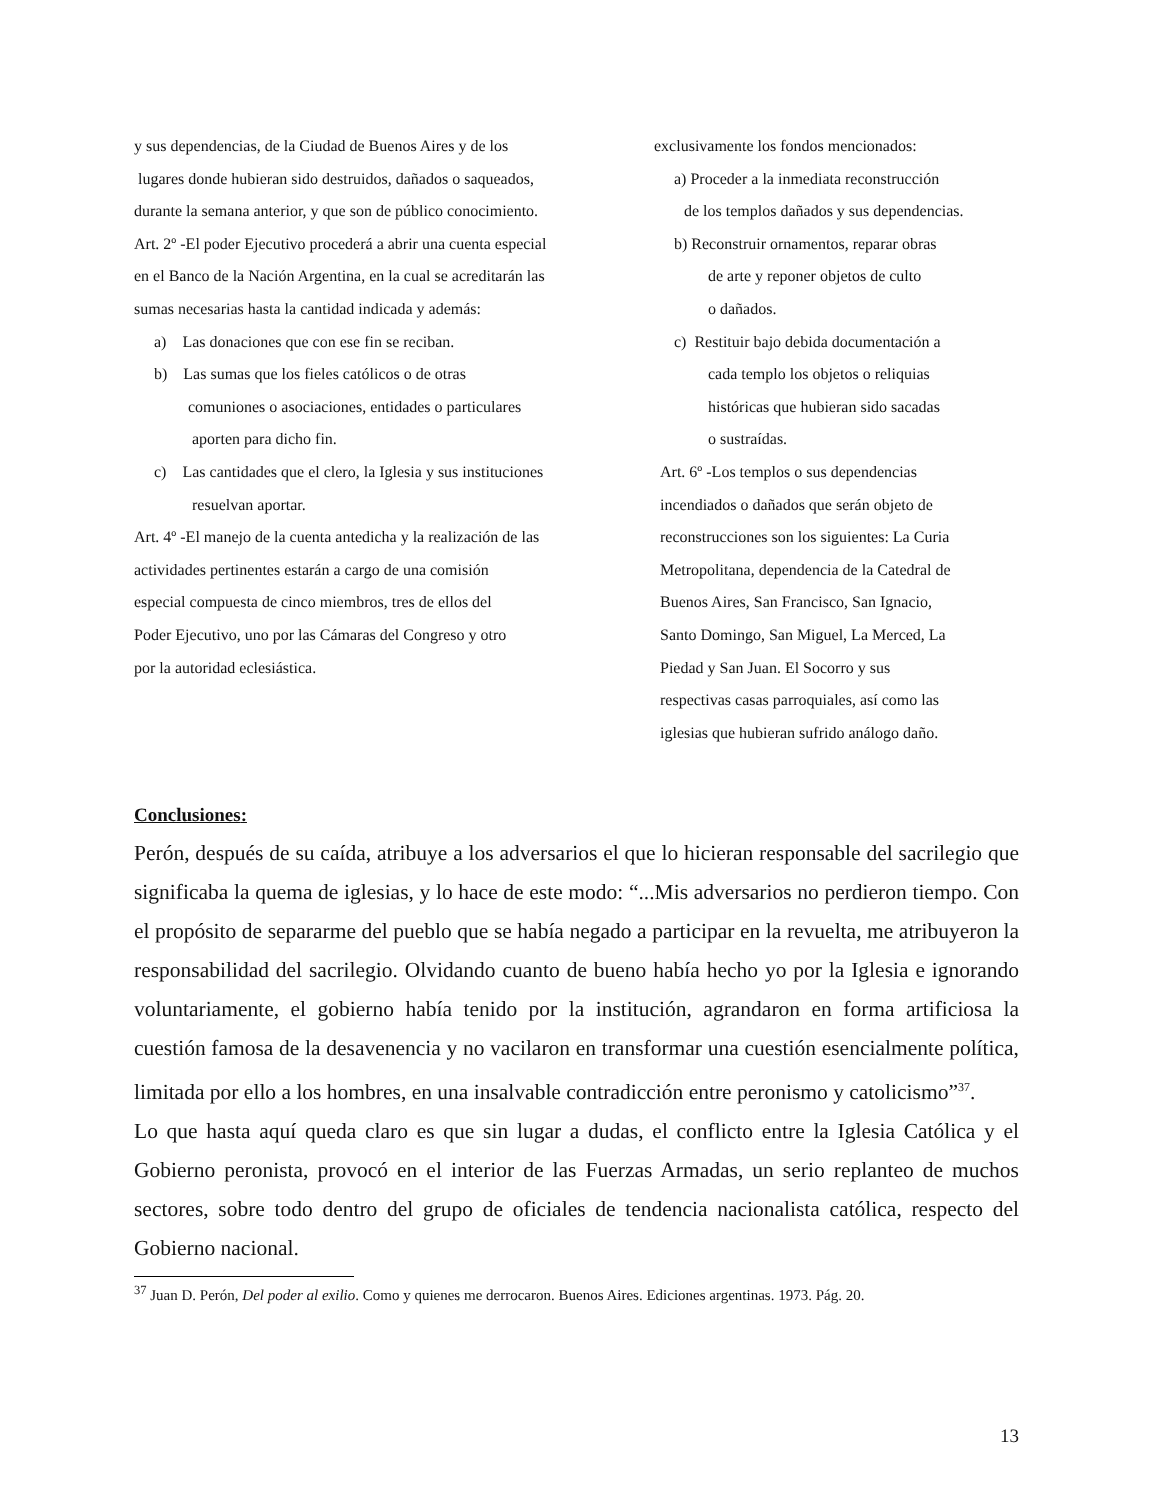y sus dependencias, de la Ciudad de Buenos Aires y de los
lugares donde hubieran sido destruidos, dañados o saqueados,
durante la semana anterior, y que son de público conocimiento.
Art. 2º -El poder Ejecutivo procederá a abrir una cuenta especial
en el Banco de la Nación Argentina, en la cual se acreditarán las
sumas necesarias hasta la cantidad indicada y además:
a) Las donaciones que con ese fin se reciban.
b) Las sumas que los fieles católicos o de otras
comuniones o asociaciones, entidades o particulares
aporten para dicho fin.
c) Las cantidades que el clero, la Iglesia y sus instituciones
resuelvan aportar.
Art. 4º -El manejo de la cuenta antedicha y la realización de las
actividades pertinentes estarán a cargo de una comisión
especial compuesta de cinco miembros, tres de ellos del
Poder Ejecutivo, uno por las Cámaras del Congreso y otro
por la autoridad eclesiástica.
exclusivamente los fondos mencionados:
a) Proceder a la inmediata reconstrucción
de los templos dañados y sus dependencias.
b) Reconstruir ornamentos, reparar obras
de arte y reponer objetos de culto
o dañados.
c) Restituir bajo debida documentación a
cada templo los objetos o reliquias
históricas que hubieran sido sacadas
o sustraídas.
Art. 6º -Los templos o sus dependencias
incendiados o dañados que serán objeto de
reconstrucciones son los siguientes: La Curia
Metropolitana, dependencia de la Catedral de
Buenos Aires, San Francisco, San Ignacio,
Santo Domingo, San Miguel, La Merced, La
Piedad y San Juan. El Socorro y sus
respectivas casas parroquiales, así como las
iglesias que hubieran sufrido análogo daño.
Conclusiones:
Perón, después de su caída, atribuye a los adversarios el que lo hicieran responsable del sacrilegio que significaba la quema de iglesias, y lo hace de este modo: “...Mis adversarios no perdieron tiempo. Con el propósito de separarme del pueblo que se había negado a participar en la revuelta, me atribuyeron la responsabilidad del sacrilegio. Olvidando cuanto de bueno había hecho yo por la Iglesia e ignorando voluntariamente, el gobierno había tenido por la institución, agrandaron en forma artificiosa la cuestión famosa de la desavenencia y no vacilaron en transformar una cuestión esencialmente política, limitada por ello a los hombres, en una insalvable contradicción entre peronismo y catolicismo”<sup>37</sup>.
Lo que hasta aquí queda claro es que sin lugar a dudas, el conflicto entre la Iglesia Católica y el Gobierno peronista, provocó en el interior de las Fuerzas Armadas, un serio replanteo de muchos sectores, sobre todo dentro del grupo de oficiales de tendencia nacionalista católica, respecto del Gobierno nacional.
<sup>37</sup> Juan D. Perón, Del poder al exilio. Como y quienes me derrocaron. Buenos Aires. Ediciones argentinas. 1973. Pág. 20.
13